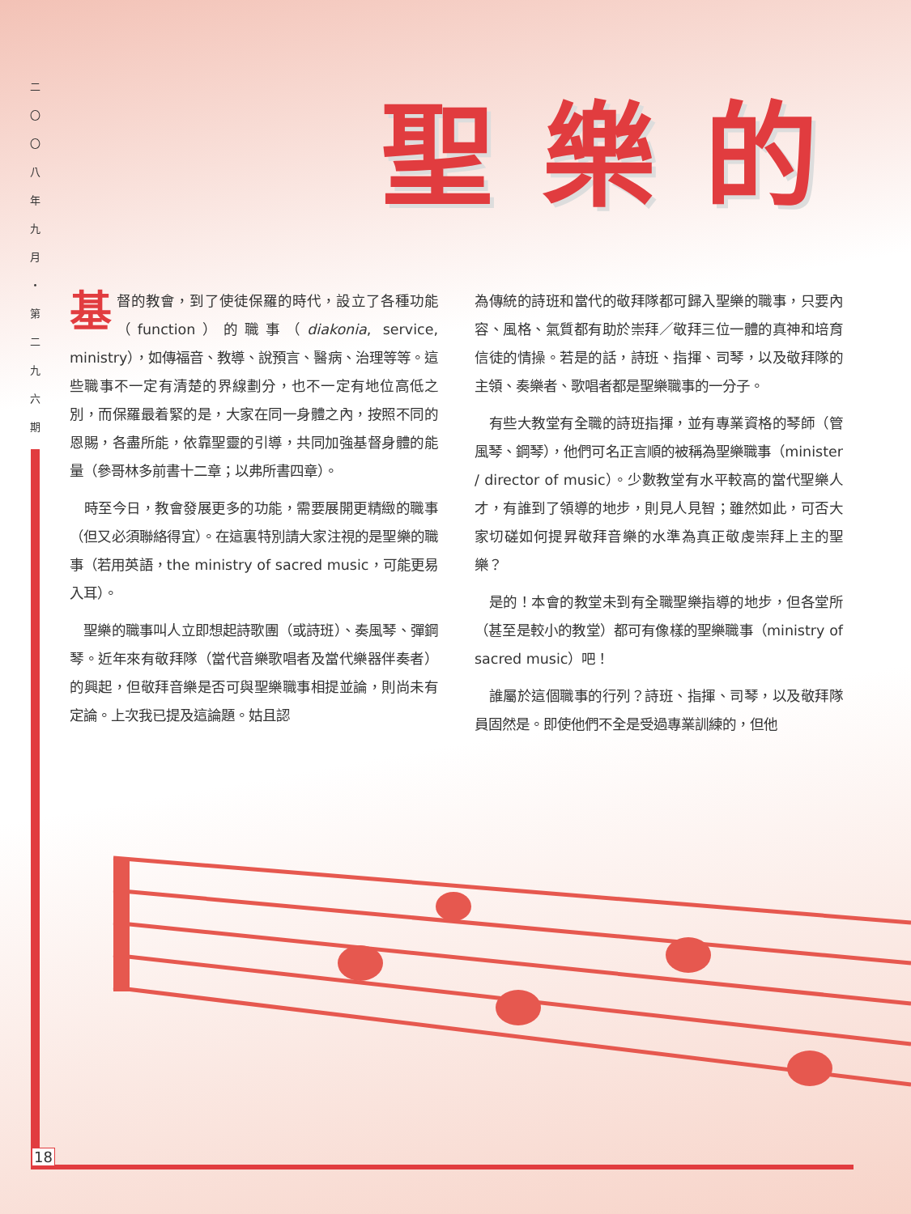二
〇
〇
八
年
九
月
・
第
二
九
六
期
18
聖樂的
基督的教會，到了使徒保羅的時代，設立了各種功能（function）的職事（diakonia, service, ministry），如傳福音、教導、說預言、醫病、治理等等。這些職事不一定有清楚的界線劃分，也不一定有地位高低之別，而保羅最着緊的是，大家在同一身體之內，按照不同的恩賜，各盡所能，依靠聖靈的引導，共同加強基督身體的能量（參哥林多前書十二章；以弗所書四章）。
　時至今日，教會發展更多的功能，需要展開更精緻的職事（但又必須聯絡得宜）。在這裏特別請大家注視的是聖樂的職事（若用英語，the ministry of sacred music，可能更易入耳）。
　聖樂的職事叫人立即想起詩歌團（或詩班）、奏風琴、彈鋼琴。近年來有敬拜隊（當代音樂歌唱者及當代樂器伴奏者）的興起，但敬拜音樂是否可與聖樂職事相提並論，則尚未有定論。上次我已提及這論題。姑且認
為傳統的詩班和當代的敬拜隊都可歸入聖樂的職事，只要內容、風格、氣質都有助於崇拜／敬拜三位一體的真神和培育信徒的情操。若是的話，詩班、指揮、司琴，以及敬拜隊的主領、奏樂者、歌唱者都是聖樂職事的一分子。
　有些大教堂有全職的詩班指揮，並有專業資格的琴師（管風琴、鋼琴），他們可名正言順的被稱為聖樂職事（minister / director of music）。少數教堂有水平較高的當代聖樂人才，有誰到了領導的地步，則見人見智；雖然如此，可否大家切磋如何提昇敬拜音樂的水準為真正敬虔崇拜上主的聖樂？
　是的！本會的教堂未到有全職聖樂指導的地步，但各堂所（甚至是較小的教堂）都可有像樣的聖樂職事（ministry of sacred music）吧！
　誰屬於這個職事的行列？詩班、指揮、司琴，以及敬拜隊員固然是。即使他們不全是受過專業訓練的，但他